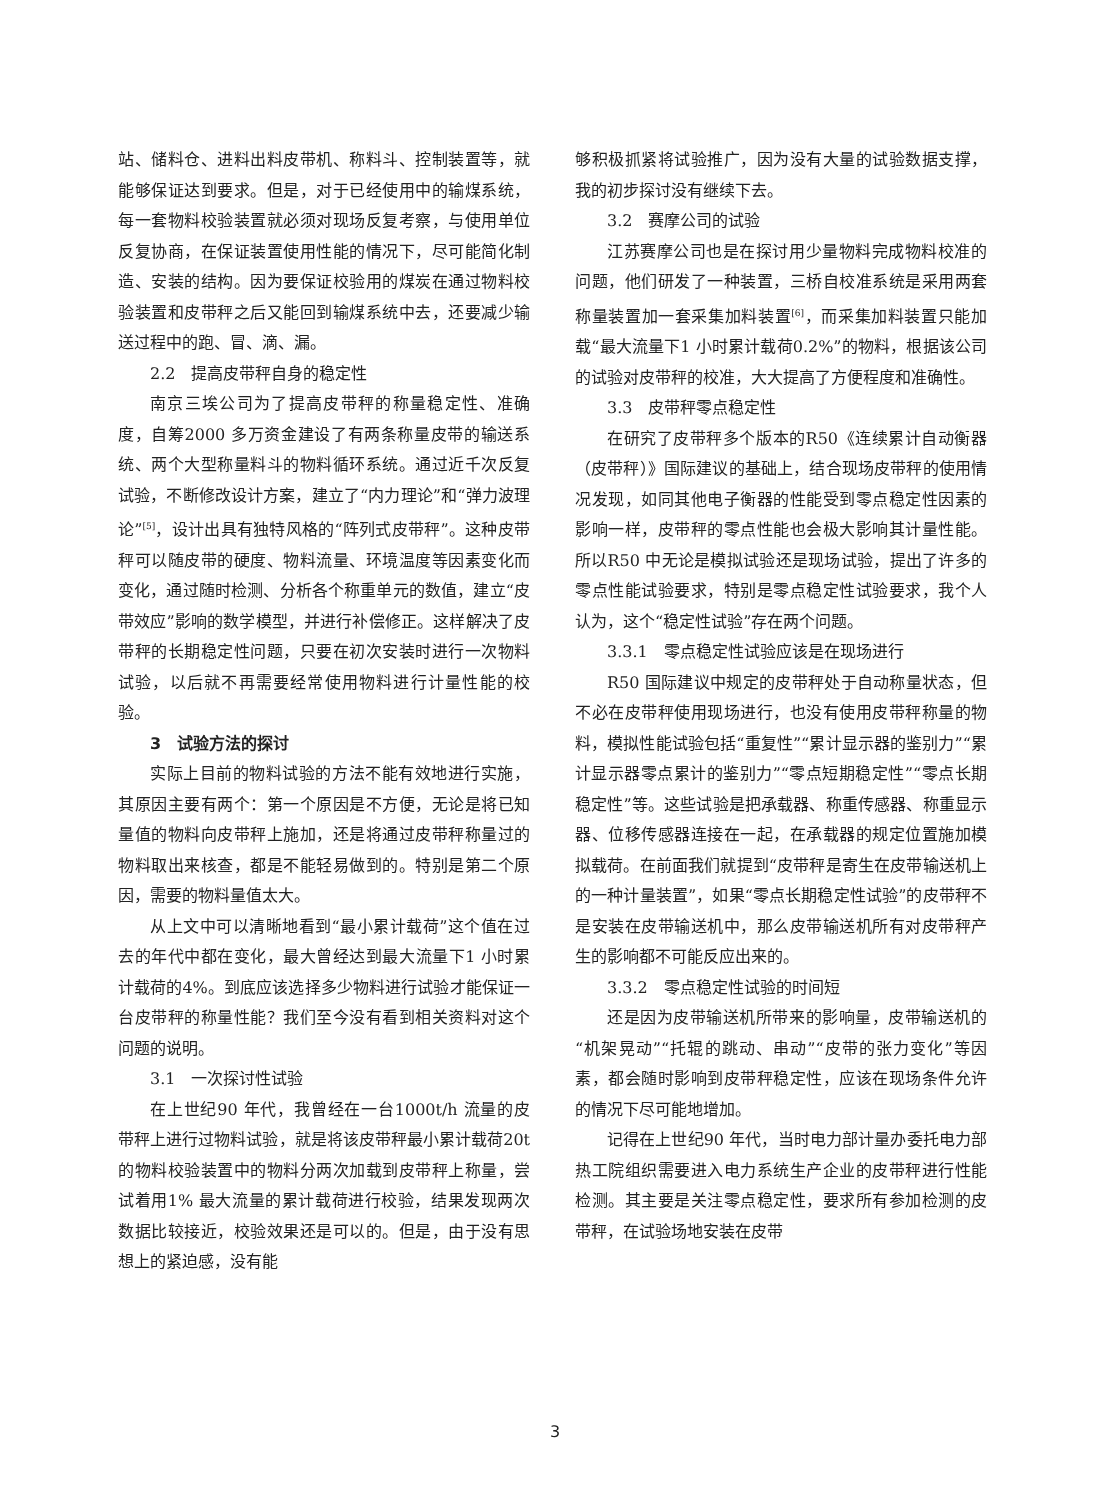站、储料仓、进料出料皮带机、称料斗、控制装置等，就能够保证达到要求。但是，对于已经使用中的输煤系统，每一套物料校验装置就必须对现场反复考察，与使用单位反复协商，在保证装置使用性能的情况下，尽可能简化制造、安装的结构。因为要保证校验用的煤炭在通过物料校验装置和皮带秤之后又能回到输煤系统中去，还要减少输送过程中的跑、冒、滴、漏。
2.2　提高皮带秤自身的稳定性
南京三埃公司为了提高皮带秤的称量稳定性、准确度，自筹2000 多万资金建设了有两条称量皮带的输送系统、两个大型称量料斗的物料循环系统。通过近千次反复试验，不断修改设计方案，建立了“内力理论”和“弹力波理论”<sup>[5]</sup>，设计出具有独特风格的“阵列式皮带秤”。这种皮带秤可以随皮带的硬度、物料流量、环境温度等因素变化而变化，通过随时检测、分析各个称重单元的数值，建立“皮带效应”影响的数学模型，并进行补偿修正。这样解决了皮带秤的长期稳定性问题，只要在初次安装时进行一次物料试验，以后就不再需要经常使用物料进行计量性能的校验。
3　试验方法的探讨
实际上目前的物料试验的方法不能有效地进行实施，其原因主要有两个：第一个原因是不方便，无论是将已知量值的物料向皮带秤上施加，还是将通过皮带秤称量过的物料取出来核查，都是不能轻易做到的。特别是第二个原因，需要的物料量值太大。
从上文中可以清晰地看到“最小累计载荷”这个值在过去的年代中都在变化，最大曾经达到最大流量下1 小时累计载荷的4%。到底应该选择多少物料进行试验才能保证一台皮带秤的称量性能？我们至今没有看到相关资料对这个问题的说明。
3.1　一次探讨性试验
在上世纪90 年代，我曾经在一台1000t/h 流量的皮带秤上进行过物料试验，就是将该皮带秤最小累计载荷20t 的物料校验装置中的物料分两次加载到皮带秤上称量，尝试着用1% 最大流量的累计载荷进行校验，结果发现两次数据比较接近，校验效果还是可以的。但是，由于没有思想上的紧迫感，没有能
够积极抓紧将试验推广，因为没有大量的试验数据支撑，我的初步探讨没有继续下去。
3.2　赛摩公司的试验
江苏赛摩公司也是在探讨用少量物料完成物料校准的问题，他们研发了一种装置，三桥自校准系统是采用两套称量装置加一套采集加料装置<sup>[6]</sup>，而采集加料装置只能加载“最大流量下1 小时累计载荷0.2%”的物料，根据该公司的试验对皮带秤的校准，大大提高了方便程度和准确性。
3.3　皮带秤零点稳定性
在研究了皮带秤多个版本的R50《连续累计自动衡器（皮带秤）》国际建议的基础上，结合现场皮带秤的使用情况发现，如同其他电子衡器的性能受到零点稳定性因素的影响一样，皮带秤的零点性能也会极大影响其计量性能。所以R50 中无论是模拟试验还是现场试验，提出了许多的零点性能试验要求，特别是零点稳定性试验要求，我个人认为，这个“稳定性试验”存在两个问题。
3.3.1　零点稳定性试验应该是在现场进行
R50 国际建议中规定的皮带秤处于自动称量状态，但不必在皮带秤使用现场进行，也没有使用皮带秤称量的物料，模拟性能试验包括“重复性”“累计显示器的鉴别力”“累计显示器零点累计的鉴别力”“零点短期稳定性”“零点长期稳定性”等。这些试验是把承载器、称重传感器、称重显示器、位移传感器连接在一起，在承载器的规定位置施加模拟载荷。在前面我们就提到“皮带秤是寄生在皮带输送机上的一种计量装置”，如果“零点长期稳定性试验”的皮带秤不是安装在皮带输送机中，那么皮带输送机所有对皮带秤产生的影响都不可能反应出来的。
3.3.2　零点稳定性试验的时间短
还是因为皮带输送机所带来的影响量，皮带输送机的“机架晃动”“托辊的跳动、串动”“皮带的张力变化”等因素，都会随时影响到皮带秤稳定性，应该在现场条件允许的情况下尽可能地增加。
记得在上世纪90 年代，当时电力部计量办委托电力部热工院组织需要进入电力系统生产企业的皮带秤进行性能检测。其主要是关注零点稳定性，要求所有参加检测的皮带秤，在试验场地安装在皮带
3